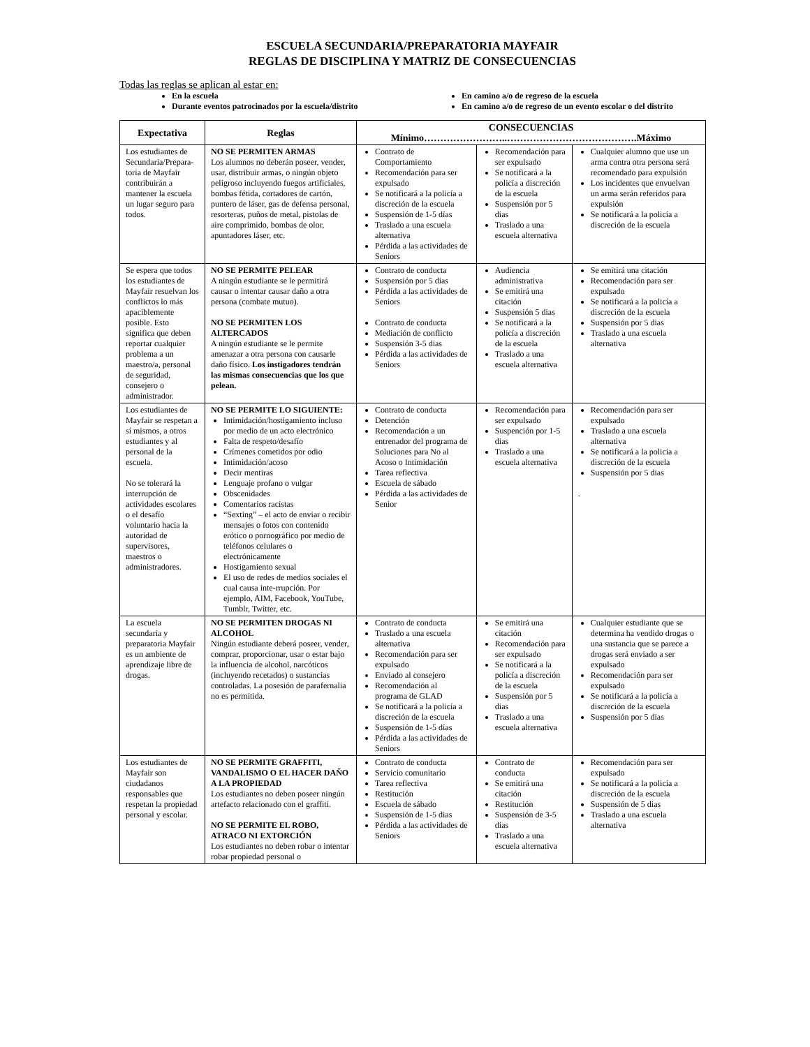ESCUELA SECUNDARIA/PREPARATORIA MAYFAIR
REGLAS DE DISCIPLINA Y MATRIZ DE CONSECUENCIAS
Todas las reglas se aplican al estar en:
En la escuela
Durante eventos patrocinados por la escuela/distrito
En camino a/o de regreso de la escuela
En camino a/o de regreso de un evento escolar o del distrito
| Expectativa | Reglas | CONSECUENCIAS Mínimo……………………..………………………………….Máximo | | |
| --- | --- | --- | --- | --- |
| Los estudiantes de Secundaria/Prepara-toria de Mayfair contribuirán a mantener la escuela un lugar seguro para todos. | NO SE PERMITEN ARMAS Los alumnos no deberán poseer, vender, usar, distribuir armas, o ningún objeto peligroso incluyendo fuegos artificiales, bombas fétida, cortadores de cartón, puntero de láser, gas de defensa personal, resorteras, puños de metal, pistolas de aire comprimido, bombas de olor, apuntadores láser, etc. | Contrato de Comportamiento Recomendación para ser expulsado Se notificará a la policía a discreción de la escuela Suspensión de 1-5 días Traslado a una escuela alternativa Pérdida a las actividades de Seniors | Recomendación para ser expulsado Se notificará a la policía a discreción de la escuela Suspensión por 5 dias Traslado a una escuela alternativa | Cualquier alumno que use un arma contra otra persona será recomendado para expulsión Los incidentes que envuelvan un arma serán referidos para expulsión Se notificará a la policía a discreción de la escuela |
| Se espera que todos los estudiantes de Mayfair resuelvan los conflictos lo más apaciblemente posible. Esto significa que deben reportar cualquier problema a un maestro/a, personal de seguridad, consejero o administrador. | NO SE PERMITE PELEAR A ningún estudiante se le permitirá causar o intentar causar daño a otra persona (combate mutuo). NO SE PERMITEN LOS ALTERCADOS A ningún estudiante se le permite amenazar a otra persona con causarle daño físico. Los instigadores tendrán las mismas consecuencias que los que pelean. | Contrato de conducta Suspensión por 5 dias Pérdida a las actividades de Seniors Contrato de conducta Mediación de conflicto Suspensión 3-5 dias Pérdida a las actividades de Seniors | Audiencia administrativa Se emitirá una citación Suspensión 5 dias Se notificará a la policía a discreción de la escuela Traslado a una escuela alternativa | Se emitirá una citación Recomendación para ser expulsado Se notificará a la policía a discreción de la escuela Suspensión por 5 dias Traslado a una escuela alternativa |
| Los estudiantes de Mayfair se respetan a sí mismos, a otros estudiantes y al personal de la escuela. No se tolerará la interrupción de actividades escolares o el desafío voluntario hacia la autoridad de supervisores, maestros o administradores. | NO SE PERMITE LO SIGUIENTE: Intimidación/hostigamiento incluso por medio de un acto electrónico Falta de respeto/desafío Crímenes cometidos por odio Intimidación/acoso Decir mentiras Lenguaje profano o vulgar Obscenidades Comentarios racistas “Sexting” – el acto de enviar o recibir mensajes o fotos con contenido erótico o pornográfico por medio de teléfonos celulares o electrónicamente Hostigamiento sexual El uso de redes de medios sociales el cual causa inte-rrupción. Por ejemplo, AIM, Facebook, YouTube, Tumblr, Twitter, etc. | Contrato de conducta Detención Recomendación a un entrenador del programa de Soluciones para No al Acoso o Intimidación Tarea reflectiva Escuela de sábado Pérdida a las actividades de Senior | Recomendación para ser expulsado Suspención por 1-5 dias Traslado a una escuela alternativa | Recomendación para ser expulsado Traslado a una escuela alternativa Se notificará a la policía a discreción de la escuela Suspensión por 5 dias . |
| La escuela secundaria y preparatoria Mayfair es un ambiente de aprendizaje libre de drogas. | NO SE PERMITEN DROGAS NI ALCOHOL Ningún estudiante deberá poseer, vender, comprar, proporcionar, usar o estar bajo la influencia de alcohol, narcóticos (incluyendo recetados) o sustancias controladas. La posesión de parafernalia no es permitida. | Contrato de conducta Traslado a una escuela alternativa Recomendación para ser expulsado Enviado al consejero Recomendación al programa de GLAD Se notificará a la policía a discreción de la escuela Suspensión de 1-5 días Pérdida a las actividades de Seniors | Se emitirá una citación Recomendación para ser expulsado Se notificará a la policía a discreción de la escuela Suspensión por 5 dias Traslado a una escuela alternativa | Cualquier estudiante que se determina ha vendido drogas o una sustancia que se parece a drogas será enviado a ser expulsado Recomendación para ser expulsado Se notificará a la policía a discreción de la escuela Suspensión por 5 dias |
| Los estudiantes de Mayfair son ciudadanos responsables que respetan la propiedad personal y escolar. | NO SE PERMITE GRAFFITI, VANDALISMO O EL HACER DAÑO A LA PROPIEDAD Los estudiantes no deben poseer ningún artefacto relacionado con el graffiti. NO SE PERMITE EL ROBO, ATRACO NI EXTORCIÓN Los estudiantes no deben robar o intentar robar propiedad personal o | Contrato de conducta Servicio comunitario Tarea reflectiva Restitución Escuela de sábado Suspensión de 1-5 dias Pérdida a las actividades de Seniors | Contrato de conducta Se emitirá una citación Restitución Suspensión de 3-5 dias Traslado a una escuela alternativa | Recomendación para ser expulsado Se notificará a la policía a discreción de la escuela Suspensión de 5 dias Traslado a una escuela alternativa |